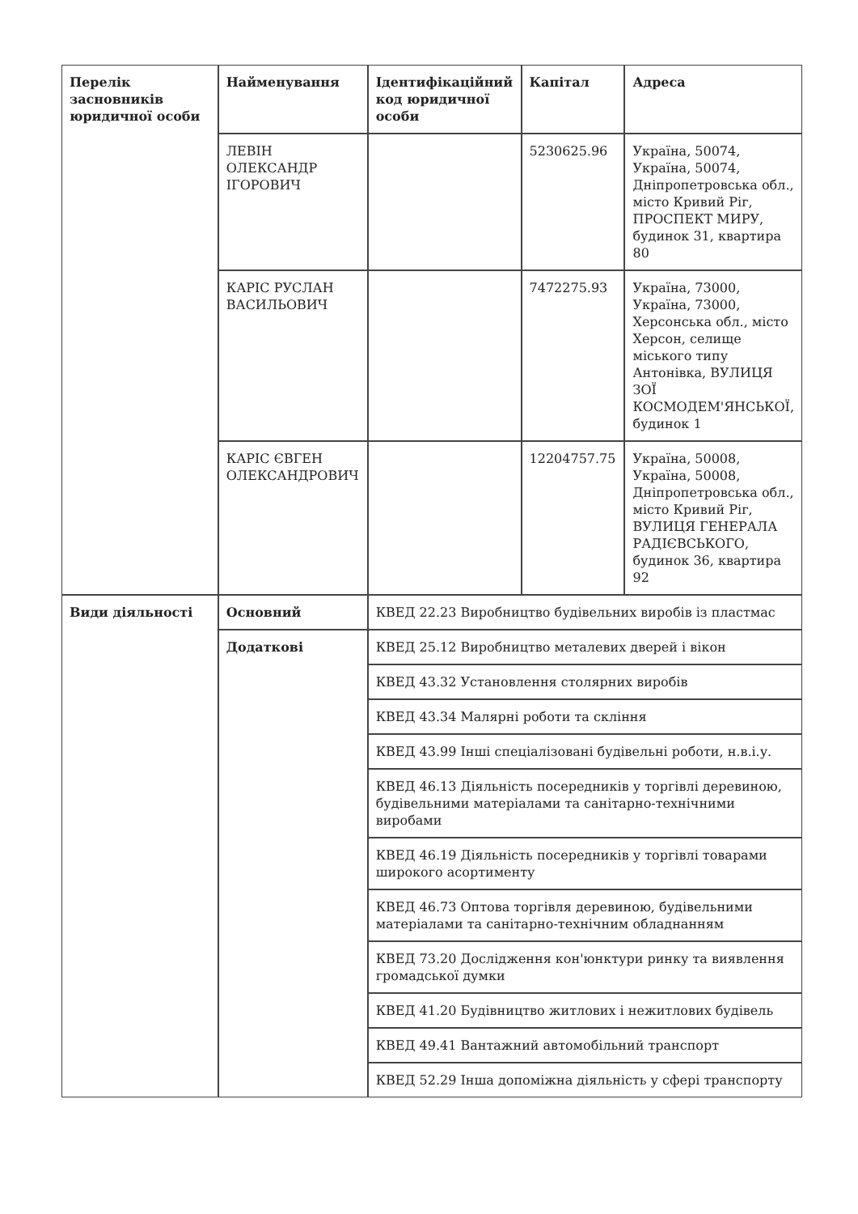| Перелік засновників юридичної особи | Найменування | Ідентифікаційний код юридичної особи | Капітал | Адреса |
| --- | --- | --- | --- | --- |
| | ЛЕВІН ОЛЕКСАНДР ІГОРОВИЧ | | 5230625.96 | Україна, 50074, Україна, 50074, Дніпропетровська обл., місто Кривий Ріг, ПРОСПЕКТ МИРУ, будинок 31, квартира 80 |
| | КАРІС РУСЛАН ВАСИЛЬОВИЧ | | 7472275.93 | Україна, 73000, Україна, 73000, Херсонська обл., місто Херсон, селище міського типу Антонівка, ВУЛИЦЯ ЗОЇ КОСМОДЕМ'ЯНСЬКОЇ, будинок 1 |
| | КАРІС ЄВГЕН ОЛЕКСАНДРОВИЧ | | 12204757.75 | Україна, 50008, Україна, 50008, Дніпропетровська обл., місто Кривий Ріг, ВУЛИЦЯ ГЕНЕРАЛА РАДІЄВСЬКОГО, будинок 36, квартира 92 |
| Види діяльності | Основний | КВЕД 22.23 Виробництво будівельних виробів із пластмас | | |
| | Додаткові | КВЕД 25.12 Виробництво металевих дверей і вікон | | |
| | | КВЕД 43.32 Установлення столярних виробів | | |
| | | КВЕД 43.34 Малярні роботи та скління | | |
| | | КВЕД 43.99 Інші спеціалізовані будівельні роботи, н.в.і.у. | | |
| | | КВЕД 46.13 Діяльність посередників у торгівлі деревиною, будівельними матеріалами та санітарно-технічними виробами | | |
| | | КВЕД 46.19 Діяльність посередників у торгівлі товарами широкого асортименту | | |
| | | КВЕД 46.73 Оптова торгівля деревиною, будівельними матеріалами та санітарно-технічним обладнанням | | |
| | | КВЕД 73.20 Дослідження кон'юнктури ринку та виявлення громадської думки | | |
| | | КВЕД 41.20 Будівництво житлових і нежитлових будівель | | |
| | | КВЕД 49.41 Вантажний автомобільний транспорт | | |
| | | КВЕД 52.29 Інша допоміжна діяльність у сфері транспорту | | |